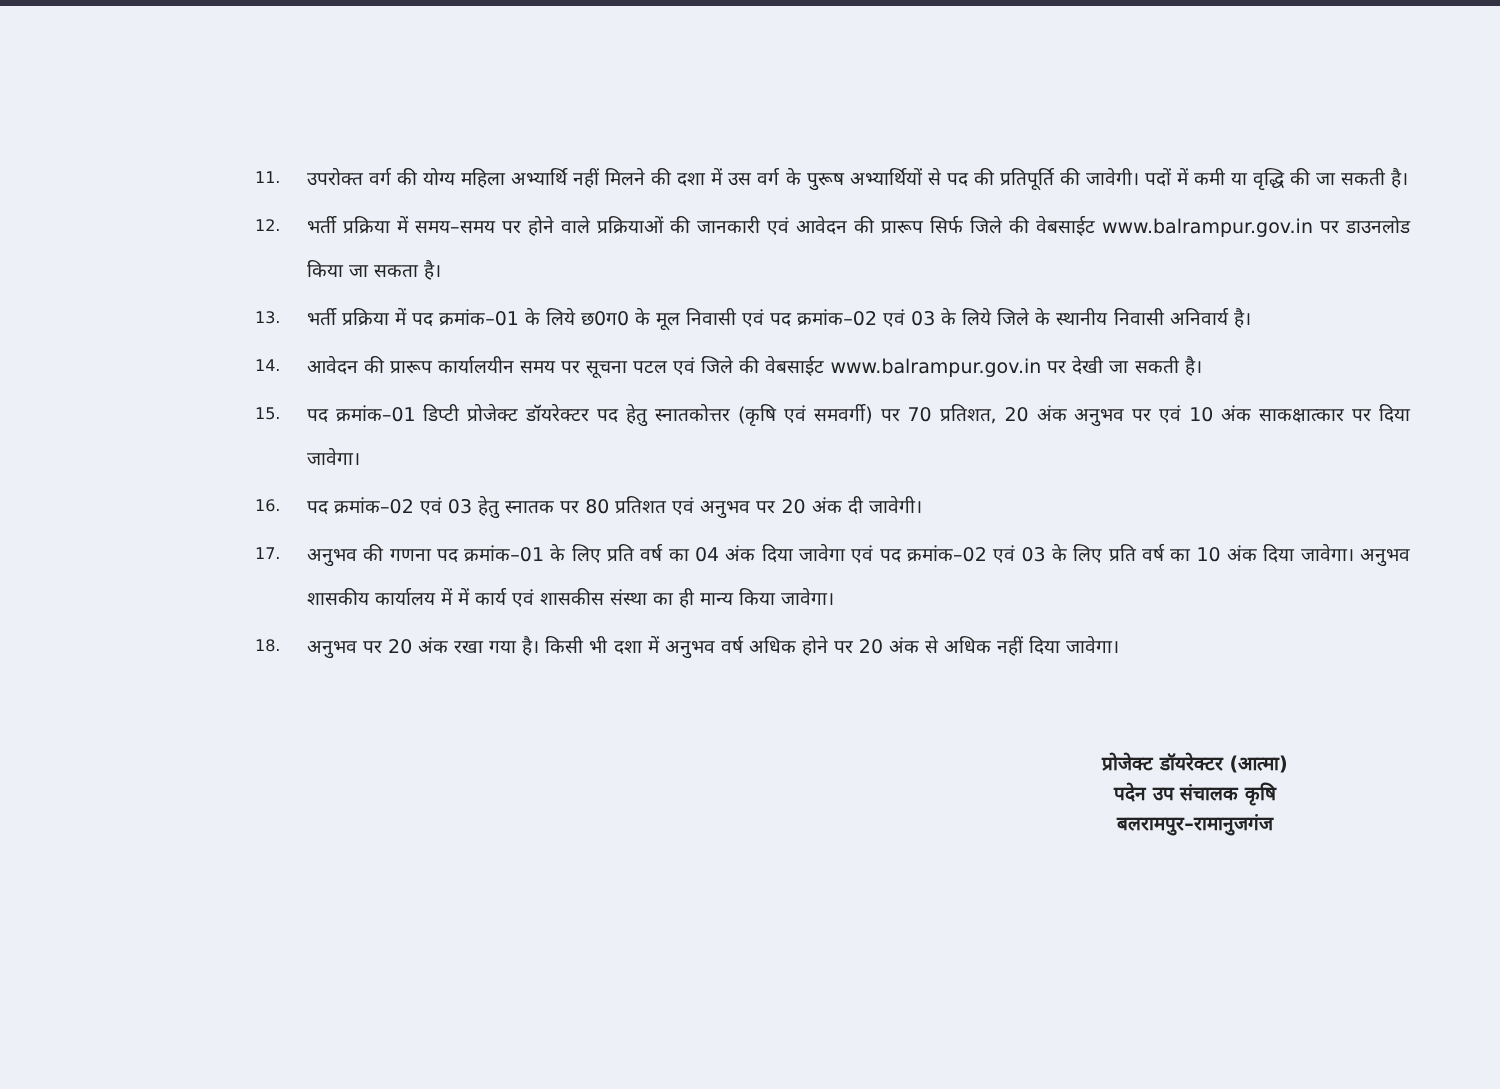11. उपरोक्त वर्ग की योग्य महिला अभ्यार्थि नहीं मिलने की दशा में उस वर्ग के पुरूष अभ्यार्थियों से पद की प्रतिपूर्ति की जावेगी। पदों में कमी या वृद्धि की जा सकती है।
12. भर्ती प्रक्रिया में समय–समय पर होने वाले प्रक्रियाओं की जानकारी एवं आवेदन की प्रारूप सिर्फ जिले की वेबसाईट www.balrampur.gov.in पर डाउनलोड किया जा सकता है।
13. भर्ती प्रक्रिया में पद क्रमांक–01 के लिये छ0ग0 के मूल निवासी एवं पद क्रमांक–02 एवं 03 के लिये जिले के स्थानीय निवासी अनिवार्य है।
14. आवेदन की प्रारूप कार्यालयीन समय पर सूचना पटल एवं जिले की वेबसाईट www.balrampur.gov.in पर देखी जा सकती है।
15. पद क्रमांक–01 डिप्टी प्रोजेक्ट डॉयरेक्टर पद हेतु स्नातकोत्तर (कृषि एवं समवर्गी) पर 70 प्रतिशत, 20 अंक अनुभव पर एवं 10 अंक साकक्षात्कार पर दिया जावेगा।
16. पद क्रमांक–02 एवं 03 हेतु स्नातक पर 80 प्रतिशत एवं अनुभव पर 20 अंक दी जावेगी।
17. अनुभव की गणना पद क्रमांक–01 के लिए प्रति वर्ष का 04 अंक दिया जावेगा एवं पद क्रमांक–02 एवं 03 के लिए प्रति वर्ष का 10 अंक दिया जावेगा। अनुभव शासकीय कार्यालय में में कार्य एवं शासकीस संस्था का ही मान्य किया जावेगा।
18. अनुभव पर 20 अंक रखा गया है। किसी भी दशा में अनुभव वर्ष अधिक होने पर 20 अंक से अधिक नहीं दिया जावेगा।
प्रोजेक्ट डॉयरेक्टर (आत्मा)
पदेन उप संचालक कृषि
बलरामपुर–रामानुजगंज